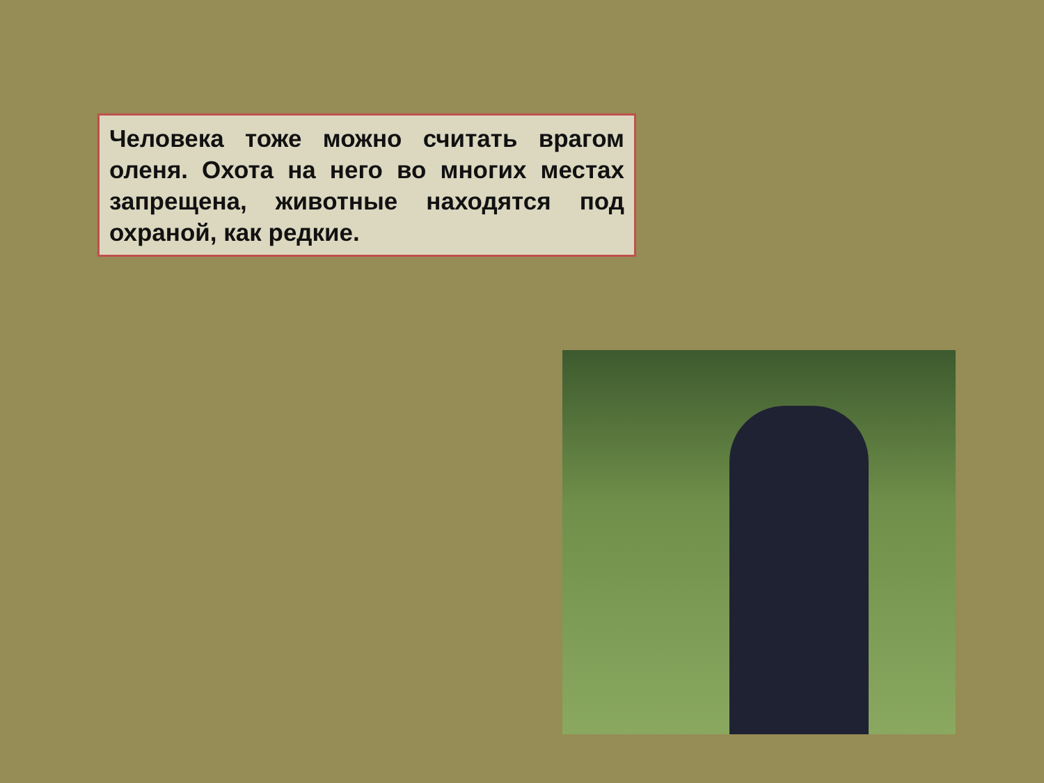Человека тоже можно считать врагом оленя. Охота на него во многих местах запрещена, животные находятся под охраной, как редкие.